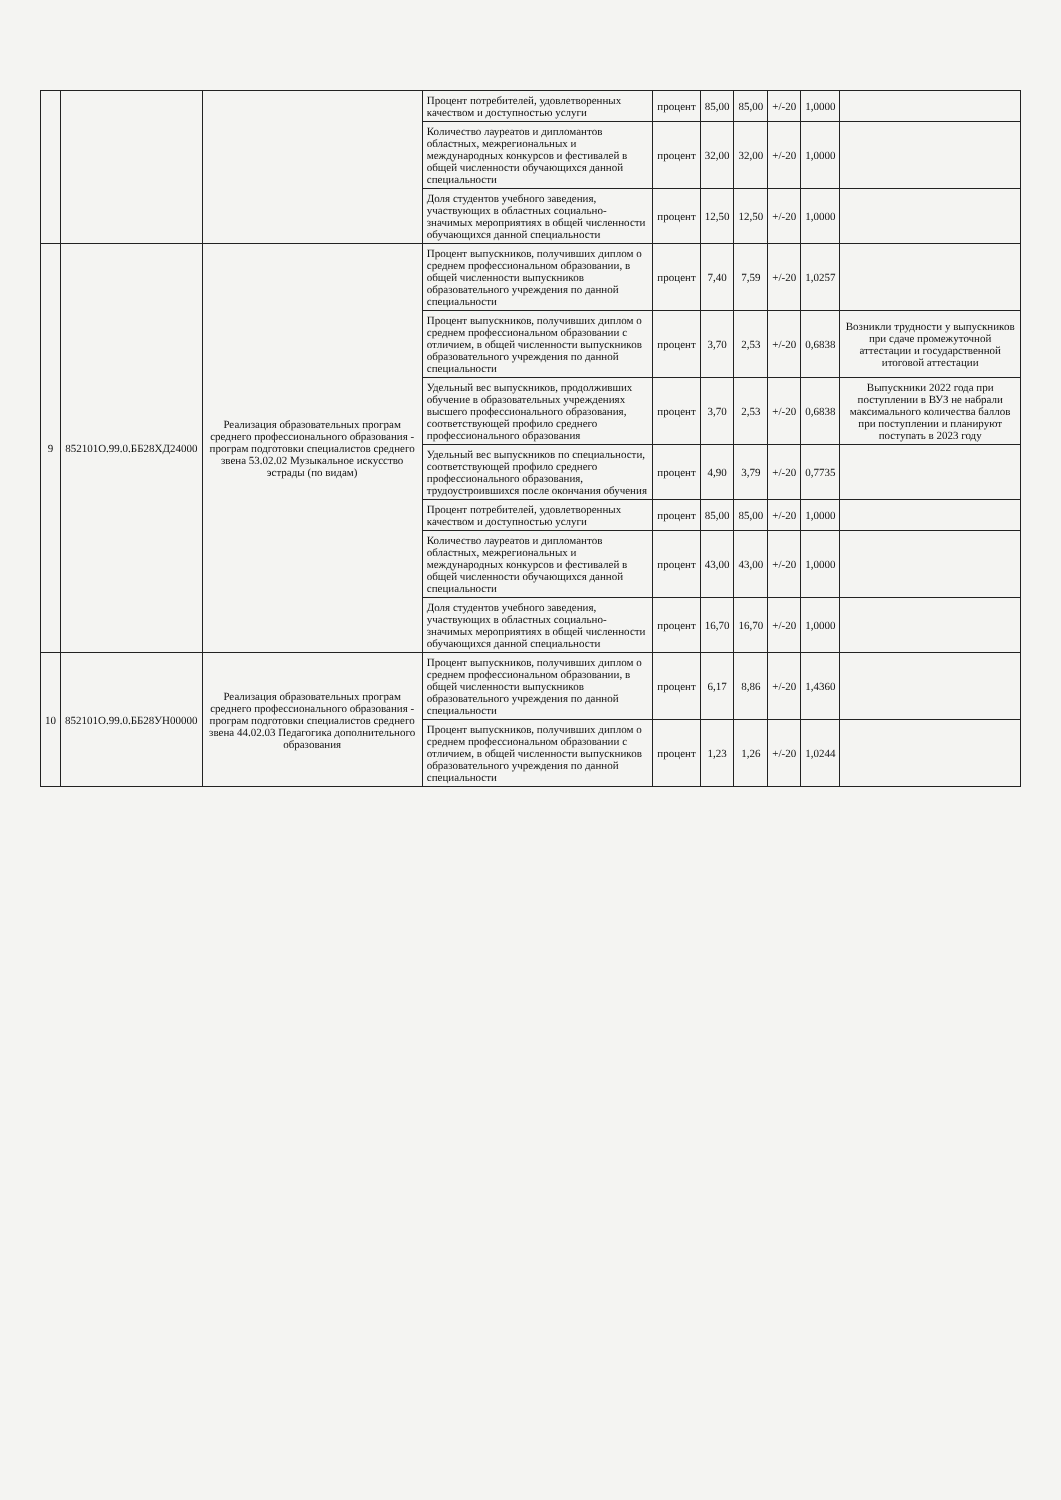| | | | Процент потребителей, удовлетворенных качеством и доступностью услуги | процент | 85,00 | 85,00 | +/-20 | 1,0000 | |
| | | | Количество лауреатов и дипломантов областных, межрегиональных и международных конкурсов и фестивалей в общей численности обучающихся данной специальности | процент | 32,00 | 32,00 | +/-20 | 1,0000 | |
| | | | Доля студентов учебного заведения, участвующих в областных социально-значимых мероприятиях в общей численности обучающихся данной специальности | процент | 12,50 | 12,50 | +/-20 | 1,0000 | |
| 9 | 852101О.99.0.ББ28ХД24000 | Реализация образовательных програм среднего профессионального образования - програм подготовки специалистов среднего звена 53.02.02 Музыкальное искусство эстрады (по видам) | Процент выпускников, получивших диплом о среднем профессиональном образовании, в общей численности выпускников образовательного учреждения по данной специальности | процент | 7,40 | 7,59 | +/-20 | 1,0257 | |
| | | | Процент выпускников, получивших диплом о среднем профессиональном образовании с отличием, в общей численности выпускников образовательного учреждения по данной специальности | процент | 3,70 | 2,53 | +/-20 | 0,6838 | Возникли трудности у выпускников при сдаче промежуточной аттестации и государственной итоговой аттестации |
| | | | Удельный вес выпускников, продолживших обучение в образовательных учреждениях высшего профессионального образования, соответствующей профило среднего профессионального образования | процент | 3,70 | 2,53 | +/-20 | 0,6838 | Выпускники 2022 года при поступлении в ВУЗ не набрали максимального количества баллов при поступлении и планируют поступать в 2023 году |
| | | | Удельный вес выпускников по специальности, соответствующей профило среднего профессионального образования, трудоустроившихся после окончания обучения | процент | 4,90 | 3,79 | +/-20 | 0,7735 | |
| | | | Процент потребителей, удовлетворенных качеством и доступностью услуги | процент | 85,00 | 85,00 | +/-20 | 1,0000 | |
| | | | Количество лауреатов и дипломантов областных, межрегиональных и международных конкурсов и фестивалей в общей численности обучающихся данной специальности | процент | 43,00 | 43,00 | +/-20 | 1,0000 | |
| | | | Доля студентов учебного заведения, участвующих в областных социально-значимых мероприятиях в общей численности обучающихся данной специальности | процент | 16,70 | 16,70 | +/-20 | 1,0000 | |
| 10 | 852101О.99.0.ББ28УН00000 | Реализация образовательных програм среднего профессионального образования - програм подготовки специалистов среднего звена 44.02.03 Педагогика дополнительного образования | Процент выпускников, получивших диплом о среднем профессиональном образовании, в общей численности выпускников образовательного учреждения по данной специальности | процент | 6,17 | 8,86 | +/-20 | 1,4360 | |
| | | | Процент выпускников, получивших диплом о среднем профессиональном образовании с отличием, в общей численности выпускников образовательного учреждения по данной специальности | процент | 1,23 | 1,26 | +/-20 | 1,0244 | |